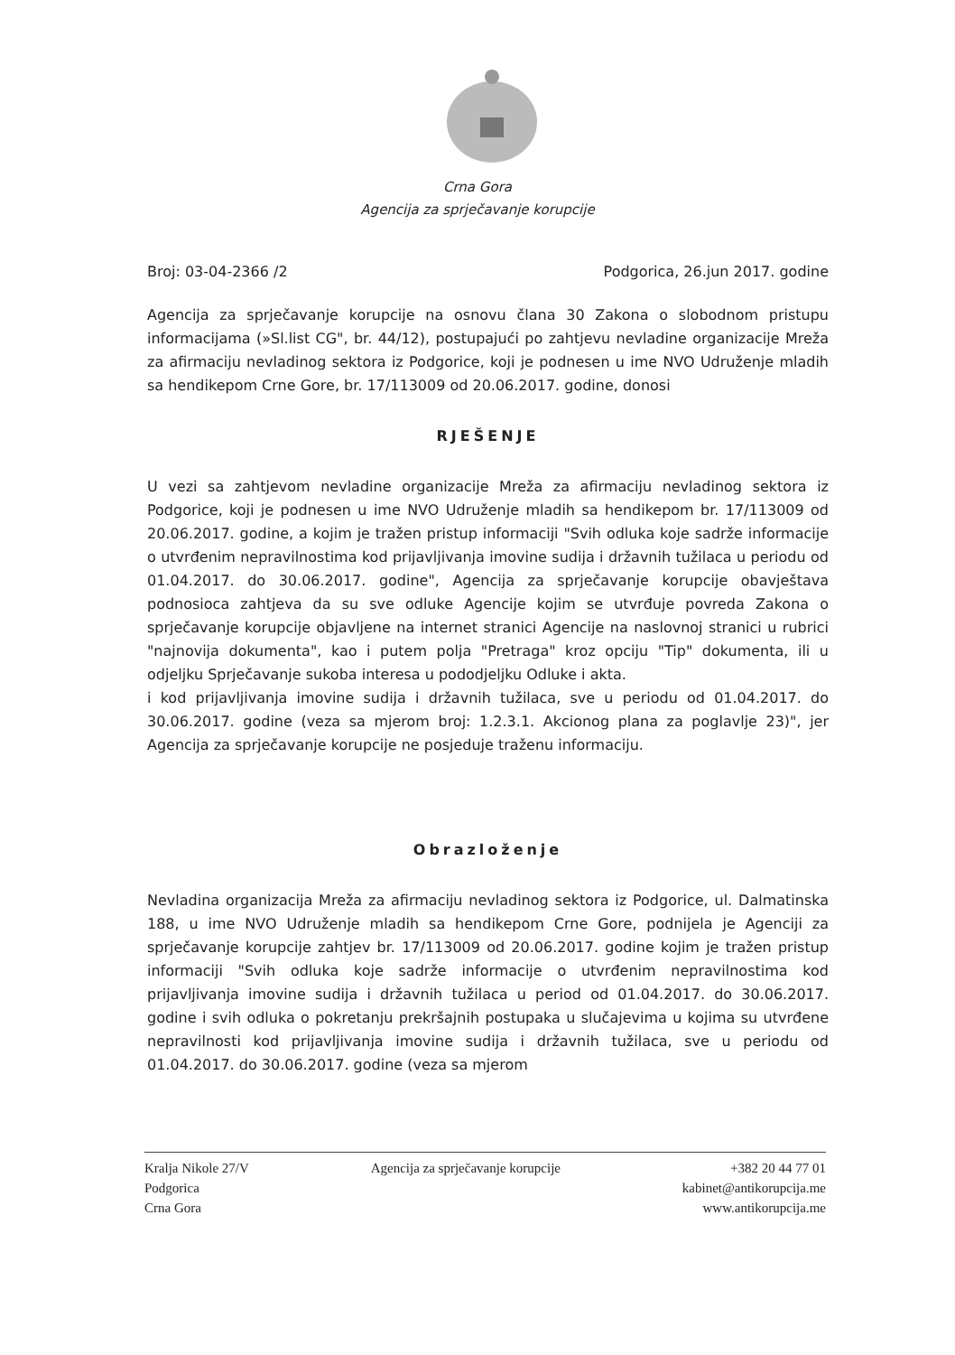Crna Gora
Agencija za sprječavanje korupcije
Broj: 03-04-2366 /2 Podgorica, 26.jun 2017. godine
Agencija za sprječavanje korupcije na osnovu člana 30 Zakona o slobodnom pristupu informacijama (»Sl.list CG", br. 44/12), postupajući po zahtjevu nevladine organizacije Mreža za afirmaciju nevladinog sektora iz Podgorice, koji je podnesen u ime NVO Udruženje mladih sa hendikepom Crne Gore, br. 17/113009 od 20.06.2017. godine, donosi
RJEŠENJE
U vezi sa zahtjevom nevladine organizacije Mreža za afirmaciju nevladinog sektora iz Podgorice, koji je podnesen u ime NVO Udruženje mladih sa hendikepom br. 17/113009 od 20.06.2017. godine, a kojim je tražen pristup informaciji "Svih odluka koje sadrže informacije o utvrđenim nepravilnostima kod prijavljivanja imovine sudija i državnih tužilaca u periodu od 01.04.2017. do 30.06.2017. godine", Agencija za sprječavanje korupcije obavještava podnosioca zahtjeva da su sve odluke Agencije kojim se utvrđuje povreda Zakona o sprječavanje korupcije objavljene na internet stranici Agencije na naslovnoj stranici u rubrici "najnovija dokumenta", kao i putem polja "Pretraga" kroz opciju "Tip" dokumenta, ili u odjeljku Sprječavanje sukoba interesa u pododjeljku Odluke i akta.
i kod prijavljivanja imovine sudija i državnih tužilaca, sve u periodu od 01.04.2017. do 30.06.2017. godine (veza sa mjerom broj: 1.2.3.1. Akcionog plana za poglavlje 23)", jer Agencija za sprječavanje korupcije ne posjeduje traženu informaciju.
Obrazloženje
Nevladina organizacija Mreža za afirmaciju nevladinog sektora iz Podgorice, ul. Dalmatinska 188, u ime NVO Udruženje mladih sa hendikepom Crne Gore, podnijela je Agenciji za sprječavanje korupcije zahtjev br. 17/113009 od 20.06.2017. godine kojim je tražen pristup informaciji "Svih odluka koje sadrže informacije o utvrđenim nepravilnostima kod prijavljivanja imovine sudija i državnih tužilaca u period od 01.04.2017. do 30.06.2017. godine i svih odluka o pokretanju prekršajnih postupaka u slučajevima u kojima su utvrđene nepravilnosti kod prijavljivanja imovine sudija i državnih tužilaca, sve u periodu od 01.04.2017. do 30.06.2017. godine (veza sa mjerom
Kralja Nikole 27/V
Podgorica
Crna Gora
Agencija za sprječavanje korupcije
+382 20 44 77 01
kabinet@antikorupcija.me
www.antikorupcija.me